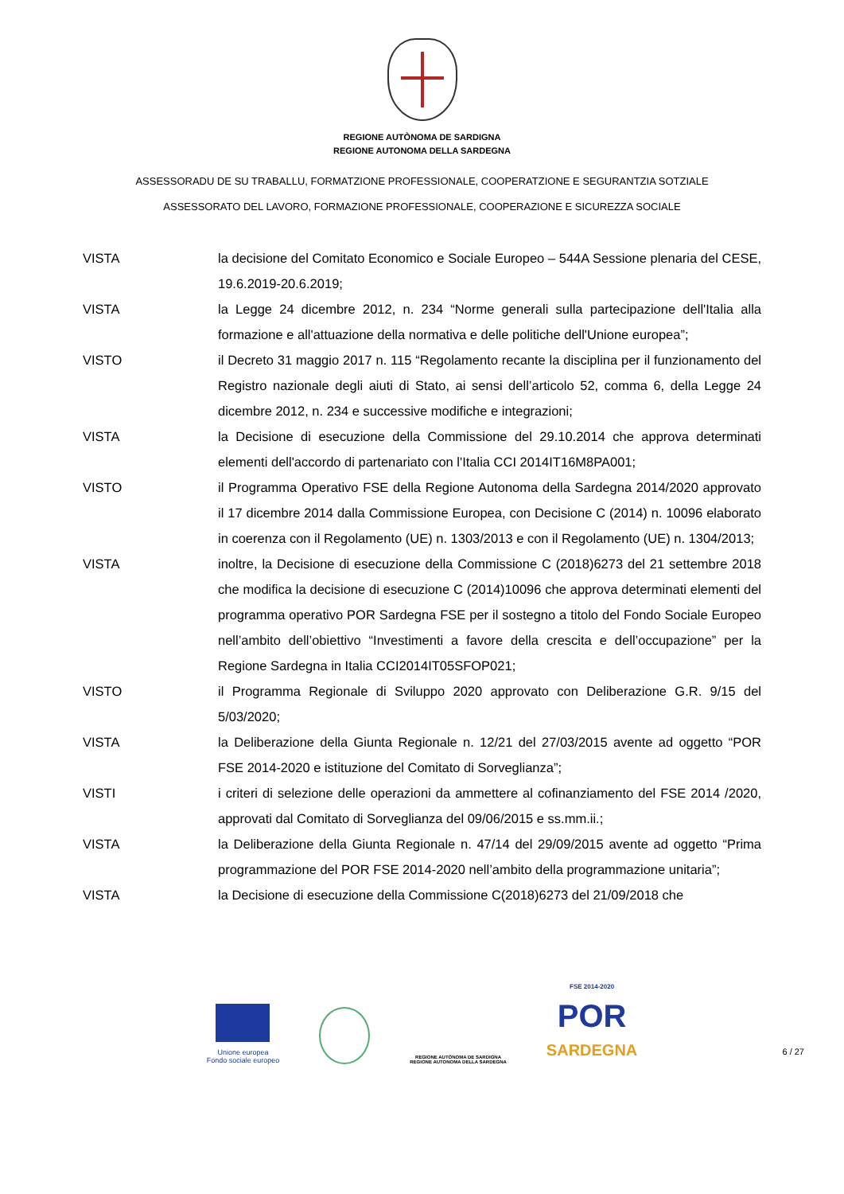REGIONE AUTÒNOMA DE SARDIGNA
REGIONE AUTONOMA DELLA SARDEGNA
ASSESSORADU DE SU TRABALLU, FORMATZIONE PROFESSIONALE, COOPERATZIONE E SEGURANTZIA SOTZIALE
ASSESSORATO DEL LAVORO, FORMAZIONE PROFESSIONALE, COOPERAZIONE E SICUREZZA SOCIALE
VISTA la decisione del Comitato Economico e Sociale Europeo – 544A Sessione plenaria del CESE, 19.6.2019-20.6.2019;
VISTA la Legge 24 dicembre 2012, n. 234 “Norme generali sulla partecipazione dell'Italia alla formazione e all'attuazione della normativa e delle politiche dell'Unione europea”;
VISTO il Decreto 31 maggio 2017 n. 115 “Regolamento recante la disciplina per il funzionamento del Registro nazionale degli aiuti di Stato, ai sensi dell’articolo 52, comma 6, della Legge 24 dicembre 2012, n. 234 e successive modifiche e integrazioni;
VISTA la Decisione di esecuzione della Commissione del 29.10.2014 che approva determinati elementi dell'accordo di partenariato con l'Italia CCI 2014IT16M8PA001;
VISTO il Programma Operativo FSE della Regione Autonoma della Sardegna 2014/2020 approvato il 17 dicembre 2014 dalla Commissione Europea, con Decisione C (2014) n. 10096 elaborato in coerenza con il Regolamento (UE) n. 1303/2013 e con il Regolamento (UE) n. 1304/2013;
VISTA inoltre, la Decisione di esecuzione della Commissione C (2018)6273 del 21 settembre 2018 che modifica la decisione di esecuzione C (2014)10096 che approva determinati elementi del programma operativo POR Sardegna FSE per il sostegno a titolo del Fondo Sociale Europeo nell’ambito dell’obiettivo “Investimenti a favore della crescita e dell’occupazione” per la Regione Sardegna in Italia CCI2014IT05SFOP021;
VISTO il Programma Regionale di Sviluppo 2020 approvato con Deliberazione G.R. 9/15 del 5/03/2020;
VISTA la Deliberazione della Giunta Regionale n. 12/21 del 27/03/2015 avente ad oggetto “POR FSE 2014-2020 e istituzione del Comitato di Sorveglianza”;
VISTI i criteri di selezione delle operazioni da ammettere al cofinanziamento del FSE 2014 /2020, approvati dal Comitato di Sorveglianza del 09/06/2015 e ss.mm.ii.;
VISTA la Deliberazione della Giunta Regionale n. 47/14 del 29/09/2015 avente ad oggetto “Prima programmazione del POR FSE 2014-2020 nell’ambito della programmazione unitaria”;
VISTA la Decisione di esecuzione della Commissione C(2018)6273 del 21/09/2018 che
Unione europea
Fondo sociale europeo
REGIONE AUTÒNOMA DE SARDIGNA
REGIONE AUTONOMA DELLA SARDEGNA
FSE 2014-2020
POR
SARDEGNA
6 / 27